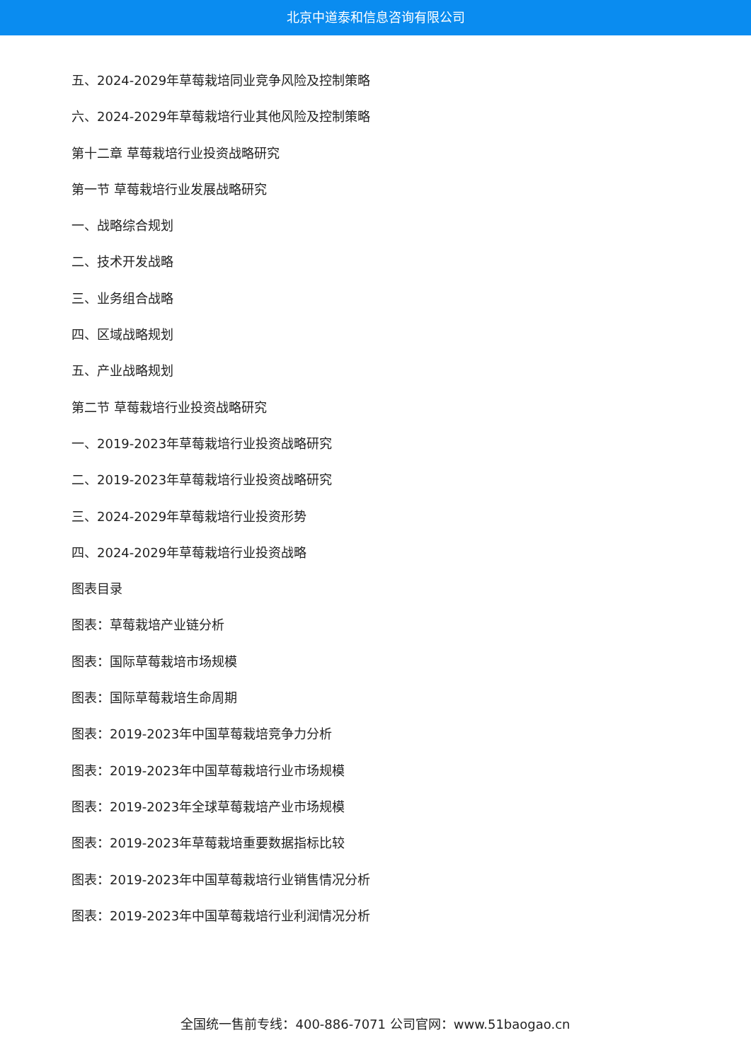北京中道泰和信息咨询有限公司
五、2024-2029年草莓栽培同业竞争风险及控制策略
六、2024-2029年草莓栽培行业其他风险及控制策略
第十二章 草莓栽培行业投资战略研究
第一节 草莓栽培行业发展战略研究
一、战略综合规划
二、技术开发战略
三、业务组合战略
四、区域战略规划
五、产业战略规划
第二节 草莓栽培行业投资战略研究
一、2019-2023年草莓栽培行业投资战略研究
二、2019-2023年草莓栽培行业投资战略研究
三、2024-2029年草莓栽培行业投资形势
四、2024-2029年草莓栽培行业投资战略
图表目录
图表：草莓栽培产业链分析
图表：国际草莓栽培市场规模
图表：国际草莓栽培生命周期
图表：2019-2023年中国草莓栽培竞争力分析
图表：2019-2023年中国草莓栽培行业市场规模
图表：2019-2023年全球草莓栽培产业市场规模
图表：2019-2023年草莓栽培重要数据指标比较
图表：2019-2023年中国草莓栽培行业销售情况分析
图表：2019-2023年中国草莓栽培行业利润情况分析
全国统一售前专线：400-886-7071 公司官网：www.51baogao.cn